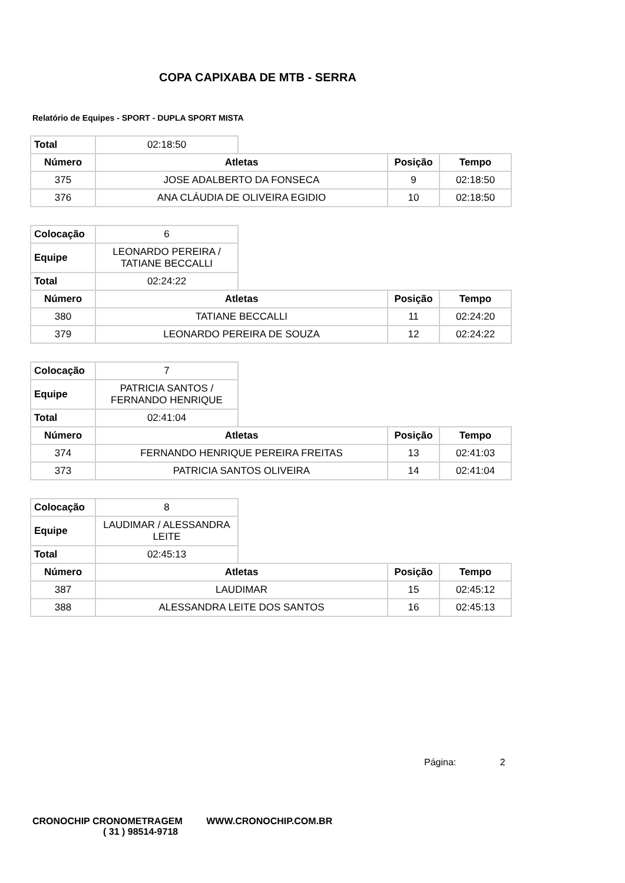COPA CAPIXABA DE MTB - SERRA
Relatório de Equipes - SPORT - DUPLA SPORT MISTA
| Total | 02:18:50 |
| Número | Atletas | Posição | Tempo |
| --- | --- | --- | --- |
| 375 | JOSE ADALBERTO DA FONSECA | 9 | 02:18:50 |
| 376 | ANA CLÁUDIA DE OLIVEIRA EGIDIO | 10 | 02:18:50 |
| Colocação | 6 |
| Equipe | LEONARDO PEREIRA / TATIANE BECCALLI |
| Total | 02:24:22 |
| Número | Atletas | Posição | Tempo |
| --- | --- | --- | --- |
| 380 | TATIANE BECCALLI | 11 | 02:24:20 |
| 379 | LEONARDO PEREIRA DE SOUZA | 12 | 02:24:22 |
| Colocação | 7 |
| Equipe | PATRICIA SANTOS / FERNANDO HENRIQUE |
| Total | 02:41:04 |
| Número | Atletas | Posição | Tempo |
| --- | --- | --- | --- |
| 374 | FERNANDO HENRIQUE PEREIRA FREITAS | 13 | 02:41:03 |
| 373 | PATRICIA SANTOS OLIVEIRA | 14 | 02:41:04 |
| Colocação | 8 |
| Equipe | LAUDIMAR / ALESSANDRA LEITE |
| Total | 02:45:13 |
| Número | Atletas | Posição | Tempo |
| --- | --- | --- | --- |
| 387 | LAUDIMAR | 15 | 02:45:12 |
| 388 | ALESSANDRA LEITE DOS SANTOS | 16 | 02:45:13 |
Página: 2
CRONOCHIP CRONOMETRAGEM WWW.CRONOCHIP.COM.BR
( 31 ) 98514-9718